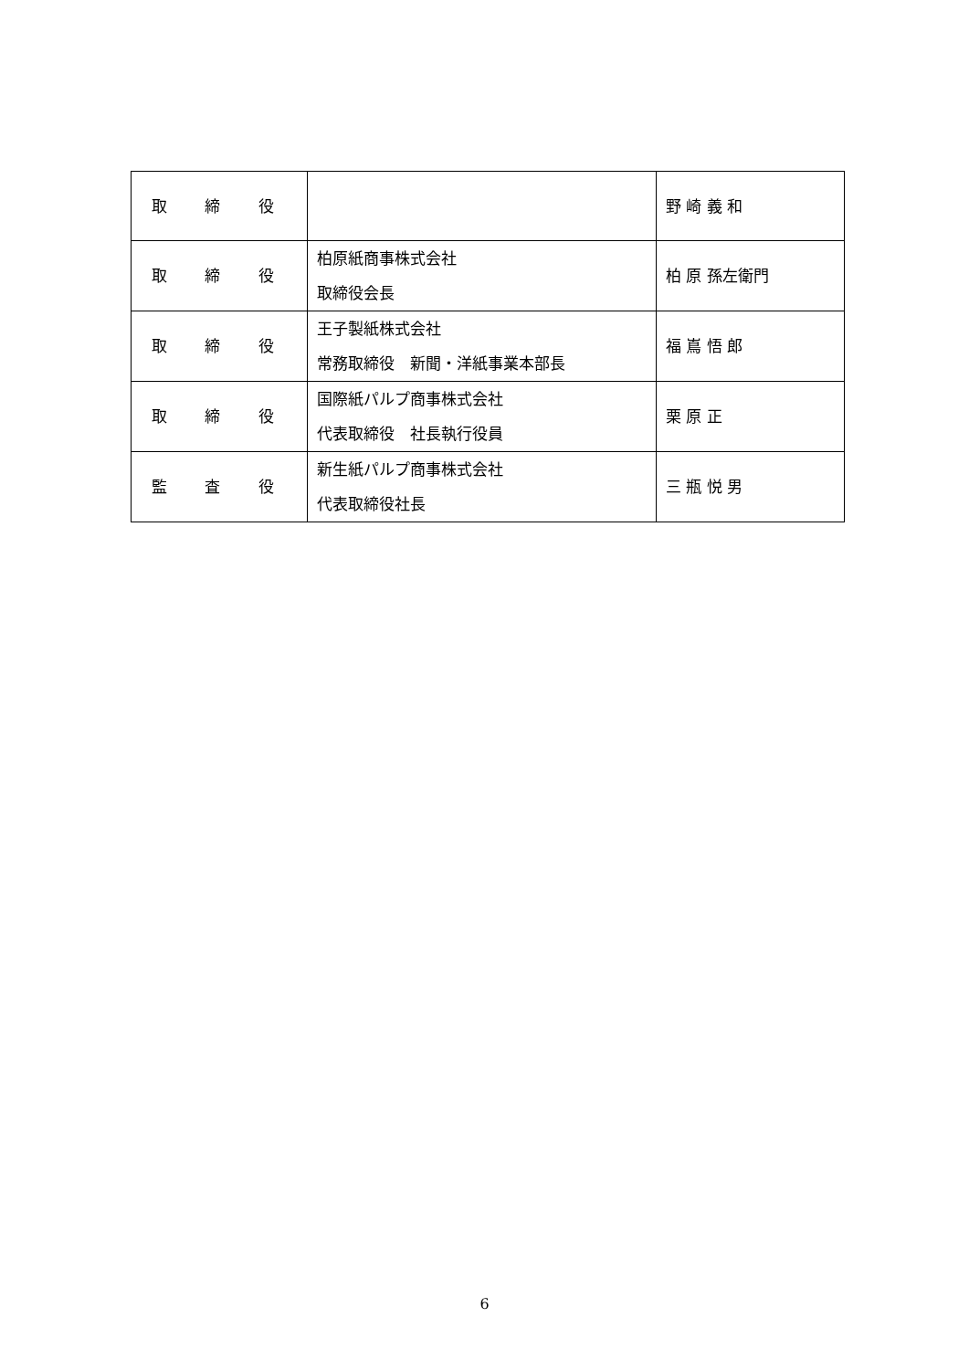| 取 締 役 | | 野 崎 義 和 |
| 取 締 役 | 柏原紙商事株式会社 取締役会長 | 柏 原 孫左衛門 |
| 取 締 役 | 王子製紙株式会社 常務取締役 新聞・洋紙事業本部長 | 福 嶌 悟 郎 |
| 取 締 役 | 国際紙パルプ商事株式会社 代表取締役 社長執行役員 | 栗 原 正 |
| 監 査 役 | 新生紙パルプ商事株式会社 代表取締役社長 | 三 瓶 悦 男 |
6